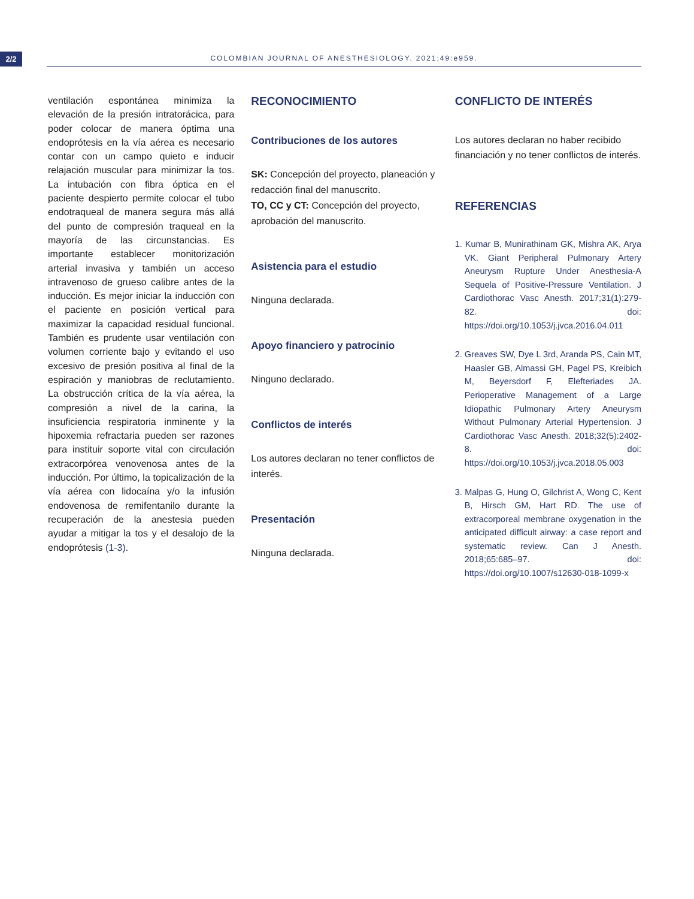2/2
COLOMBIAN JOURNAL OF ANESTHESIOLOGY. 2021;49:e959.
ventilación espontánea minimiza la elevación de la presión intratorácica, para poder colocar de manera óptima una endoprótesis en la vía aérea es necesario contar con un campo quieto e inducir relajación muscular para minimizar la tos. La intubación con fibra óptica en el paciente despierto permite colocar el tubo endotraqueal de manera segura más allá del punto de compresión traqueal en la mayoría de las circunstancias. Es importante establecer monitorización arterial invasiva y también un acceso intravenoso de grueso calibre antes de la inducción. Es mejor iniciar la inducción con el paciente en posición vertical para maximizar la capacidad residual funcional. También es prudente usar ventilación con volumen corriente bajo y evitando el uso excesivo de presión positiva al final de la espiración y maniobras de reclutamiento. La obstrucción crítica de la vía aérea, la compresión a nivel de la carina, la insuficiencia respiratoria inminente y la hipoxemia refractaria pueden ser razones para instituir soporte vital con circulación extracorpórea venovenosa antes de la inducción. Por último, la topicalización de la vía aérea con lidocaína y/o la infusión endovenosa de remifentanilo durante la recuperación de la anestesia pueden ayudar a mitigar la tos y el desalojo de la endoprótesis (1-3).
RECONOCIMIENTO
Contribuciones de los autores
SK: Concepción del proyecto, planeación y redacción final del manuscrito.
TO, CC y CT: Concepción del proyecto, aprobación del manuscrito.
Asistencia para el estudio
Ninguna declarada.
Apoyo financiero y patrocinio
Ninguno declarado.
Conflictos de interés
Los autores declaran no tener conflictos de interés.
Presentación
Ninguna declarada.
CONFLICTO DE INTERÉS
Los autores declaran no haber recibido financiación y no tener conflictos de interés.
REFERENCIAS
1. Kumar B, Munirathinam GK, Mishra AK, Arya VK. Giant Peripheral Pulmonary Artery Aneurysm Rupture Under Anesthesia-A Sequela of Positive-Pressure Ventilation. J Cardiothorac Vasc Anesth. 2017;31(1):279-82. doi: https://doi.org/10.1053/j.jvca.2016.04.011
2. Greaves SW, Dye L 3rd, Aranda PS, Cain MT, Haasler GB, Almassi GH, Pagel PS, Kreibich M, Beyersdorf F, Elefteriades JA. Perioperative Management of a Large Idiopathic Pulmonary Artery Aneurysm Without Pulmonary Arterial Hypertension. J Cardiothorac Vasc Anesth. 2018;32(5):2402-8. doi: https://doi.org/10.1053/j.jvca.2018.05.003
3. Malpas G, Hung O, Gilchrist A, Wong C, Kent B, Hirsch GM, Hart RD. The use of extracorporeal membrane oxygenation in the anticipated difficult airway: a case report and systematic review. Can J Anesth. 2018;65:685–97. doi: https://doi.org/10.1007/s12630-018-1099-x